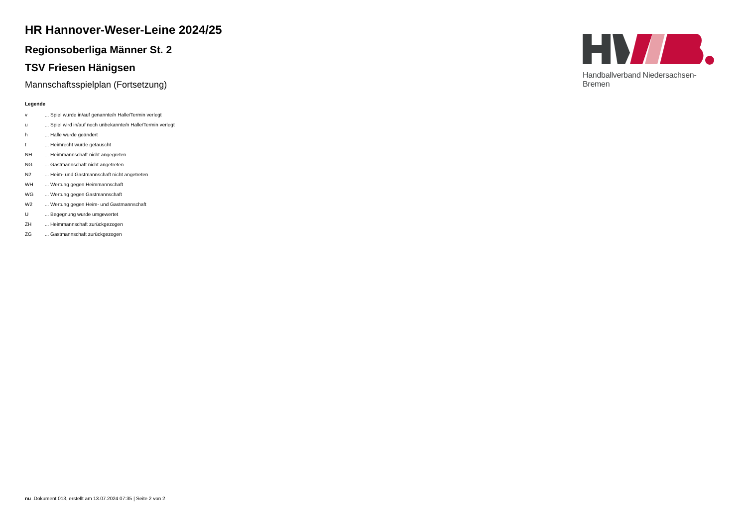Handballverband Niedersachsen-Bremen
HR Hannover-Weser-Leine 2024/25
Regionsoberliga Männer St. 2
TSV Friesen Hänigsen
Mannschaftsspielplan (Fortsetzung)
Legende
| v | ... Spiel wurde in/auf genannte/n Halle/Termin verlegt |
| u | ... Spiel wird in/auf noch unbekannte/n Halle/Termin verlegt |
| h | ... Halle wurde geändert |
| t | ... Heimrecht wurde getauscht |
| NH | ... Heimmannschaft nicht angegreten |
| NG | ... Gastmannschaft nicht angetreten |
| N2 | ... Heim- und Gastmannschaft nicht angetreten |
| WH | ... Wertung gegen Heimmannschaft |
| WG | ... Wertung gegen Gastmannschaft |
| W2 | ... Wertung gegen Heim- und Gastmannschaft |
| U | ... Begegnung wurde umgewertet |
| ZH | ... Heimmannschaft zurückgezogen |
| ZG | ... Gastmannschaft zurückgezogen |
nu .Dokument 013, erstellt am 13.07.2024 07:35 | Seite 2 von 2